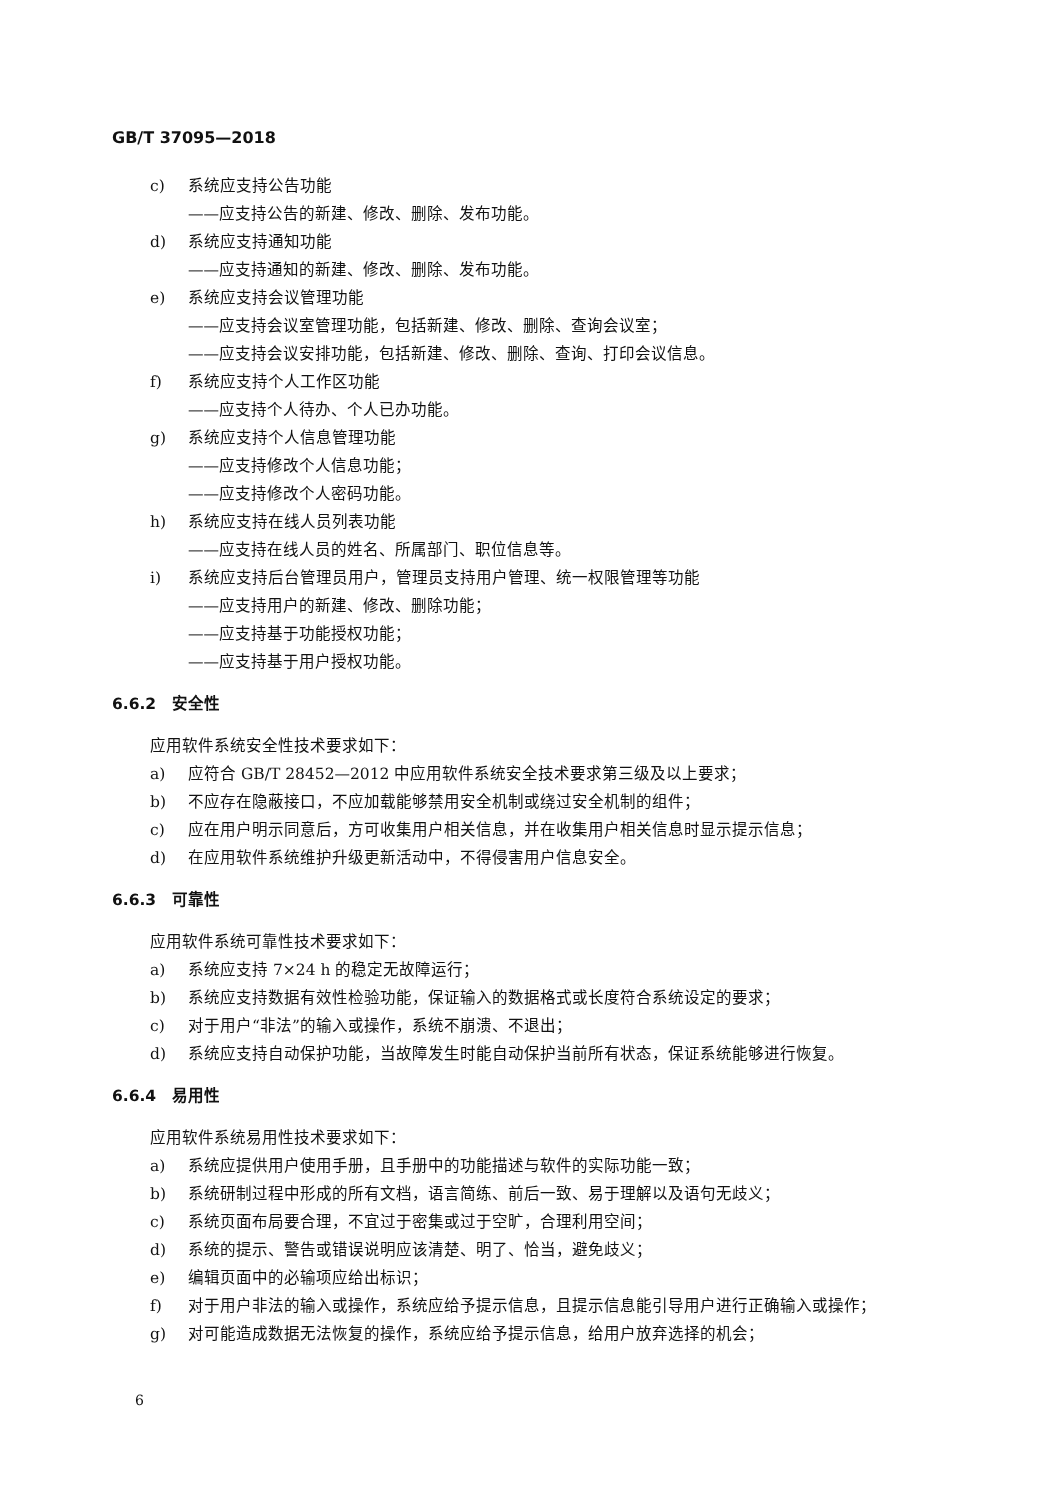GB/T 37095—2018
c) 系统应支持公告功能
——应支持公告的新建、修改、删除、发布功能。
d) 系统应支持通知功能
——应支持通知的新建、修改、删除、发布功能。
e) 系统应支持会议管理功能
——应支持会议室管理功能，包括新建、修改、删除、查询会议室；
——应支持会议安排功能，包括新建、修改、删除、查询、打印会议信息。
f) 系统应支持个人工作区功能
——应支持个人待办、个人已办功能。
g) 系统应支持个人信息管理功能
——应支持修改个人信息功能；
——应支持修改个人密码功能。
h) 系统应支持在线人员列表功能
——应支持在线人员的姓名、所属部门、职位信息等。
i) 系统应支持后台管理员用户，管理员支持用户管理、统一权限管理等功能
——应支持用户的新建、修改、删除功能；
——应支持基于功能授权功能；
——应支持基于用户授权功能。
6.6.2　安全性
应用软件系统安全性技术要求如下：
a) 应符合 GB/T 28452—2012 中应用软件系统安全技术要求第三级及以上要求；
b) 不应存在隐蔽接口，不应加载能够禁用安全机制或绕过安全机制的组件；
c) 应在用户明示同意后，方可收集用户相关信息，并在收集用户相关信息时显示提示信息；
d) 在应用软件系统维护升级更新活动中，不得侵害用户信息安全。
6.6.3　可靠性
应用软件系统可靠性技术要求如下：
a) 系统应支持 7×24 h 的稳定无故障运行；
b) 系统应支持数据有效性检验功能，保证输入的数据格式或长度符合系统设定的要求；
c) 对于用户“非法”的输入或操作，系统不崩溃、不退出；
d) 系统应支持自动保护功能，当故障发生时能自动保护当前所有状态，保证系统能够进行恢复。
6.6.4　易用性
应用软件系统易用性技术要求如下：
a) 系统应提供用户使用手册，且手册中的功能描述与软件的实际功能一致；
b) 系统研制过程中形成的所有文档，语言简练、前后一致、易于理解以及语句无歧义；
c) 系统页面布局要合理，不宜过于密集或过于空旷，合理利用空间；
d) 系统的提示、警告或错误说明应该清楚、明了、恰当，避免歧义；
e) 编辑页面中的必输项应给出标识；
f) 对于用户非法的输入或操作，系统应给予提示信息，且提示信息能引导用户进行正确输入或操作；
g) 对可能造成数据无法恢复的操作，系统应给予提示信息，给用户放弃选择的机会；
6